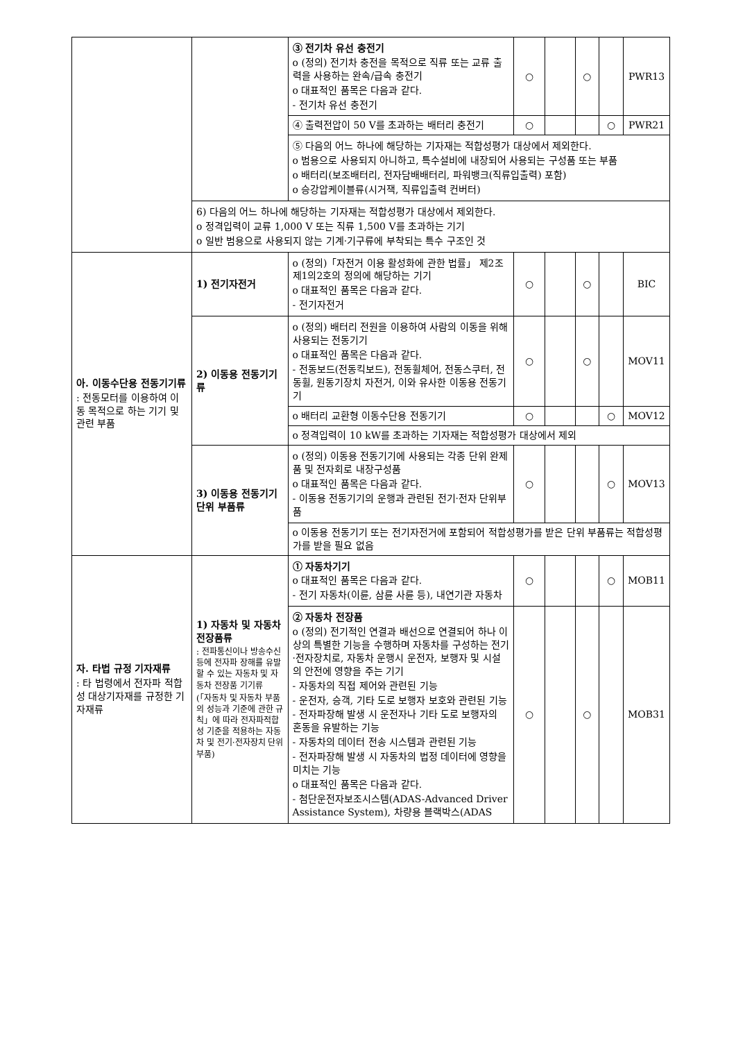| | | ③ 전기차 유선 충전기 o (정의) 전기차 충전을 목적으로 직류 또는 교류 출력을 사용하는 완속/급속 충전기 o 대표적인 품목은 다음과 같다. - 전기차 유선 충전기 | ○ | | ○ | | PWR13 |
| | | ④ 출력전압이 50 V를 초과하는 배터리 충전기 | ○ | | | ○ | PWR21 |
| | | ⑤ 다음의 어느 하나에 해당하는 기자재는 적합성평가 대상에서 제외한다. o 범용으로 사용되지 아니하고, 특수설비에 내장되어 사용되는 구성품 또는 부품 o 배터리(보조배터리, 전자담배배터리, 파워뱅크(직류입출력) 포함) o 승강압케이블류(시거잭, 직류입출력 컨버터) | | | | | |
| | 6) 다음의 어느 하나에 해당하는 기자재는 적합성평가 대상에서 제외한다. o 정격입력이 교류 1,000 V 또는 직류 1,500 V를 초과하는 기기 o 일반 범용으로 사용되지 않는 기계·기구류에 부착되는 특수 구조인 것 | | | | | | |
| 아. 이동수단용 전동기기류 : 전동모터를 이용하여 이동 목적으로 하는 기기 및 관련 부품 | 1) 전기자전거 | o (정의)「자전거 이용 활성화에 관한 법률」 제2조제1의2호의 정의에 해당하는 기기 o 대표적인 품목은 다음과 같다. - 전기자전거 | ○ | | ○ | | BIC |
| | 2) 이동용 전동기기류 | o (정의) 배터리 전원을 이용하여 사람의 이동을 위해 사용되는 전동기기 o 대표적인 품목은 다음과 같다. - 전동보드(전동킥보드), 전동휠체어, 전동스쿠터, 전동휠, 원동기장치 자전거, 이와 유사한 이동용 전동기기 | ○ | | ○ | | MOV11 |
| | | o 배터리 교환형 이동수단용 전동기기 | ○ | | | ○ | MOV12 |
| | | o 정격입력이 10 kW를 초과하는 기자재는 적합성평가 대상에서 제외 | | | | | |
| | 3) 이동용 전동기기 단위 부품류 | o (정의) 이동용 전동기기에 사용되는 각종 단위 완제품 및 전자회로 내장구성품 o 대표적인 품목은 다음과 같다. - 이동용 전동기기의 운행과 관련된 전기·전자 단위부품 | ○ | | | ○ | MOV13 |
| | | o 이동용 전동기기 또는 전기자전거에 포함되어 적합성평가를 받은 단위 부품류는 적합성평가를 받을 필요 없음 | | | | | |
| 자. 타법 규정 기자재류 : 타 법령에서 전자파 적합성 대상기자재를 규정한 기자재류 | 1) 자동차 및 자동차 전장품류 : 전파통신이나 방송수신 등에 전자파 장해를 유발할 수 있는 자동차 및 자동차 전장품 기기류 (「자동차 및 자동차 부품의 성능과 기준에 관한 규칙」에 따라 전자파적합성 기준을 적용하는 자동차 및 전기·전자장치 단위부품) | ① 자동차기기 o 대표적인 품목은 다음과 같다. - 전기 자동차(이륜, 삼륜 사륜 등), 내연기관 자동차 | ○ | | | ○ | MOB11 |
| | | ② 자동차 전장품 o (정의) 전기적인 연결과 배선으로 연결되어 하나 이상의 특별한 기능을 수행하며 자동차를 구성하는 전기·전자장치로, 자동차 운행시 운전자, 보행자 및 시설의 안전에 영향을 주는 기기 - 자동차의 직접 제어와 관련된 기능 - 운전자, 승객, 기타 도로 보행자 보호와 관련된 기능 - 전자파장해 발생 시 운전자나 기타 도로 보행자의 혼동을 유발하는 기능 - 자동차의 데이터 전송 시스템과 관련된 기능 - 전자파장해 발생 시 자동차의 법정 데이터에 영향을 미치는 기능 o 대표적인 품목은 다음과 같다. - 첨단운전자보조시스템(ADAS-Advanced Driver Assistance System), 차량용 블랙박스(ADAS | ○ | | ○ | | MOB31 |